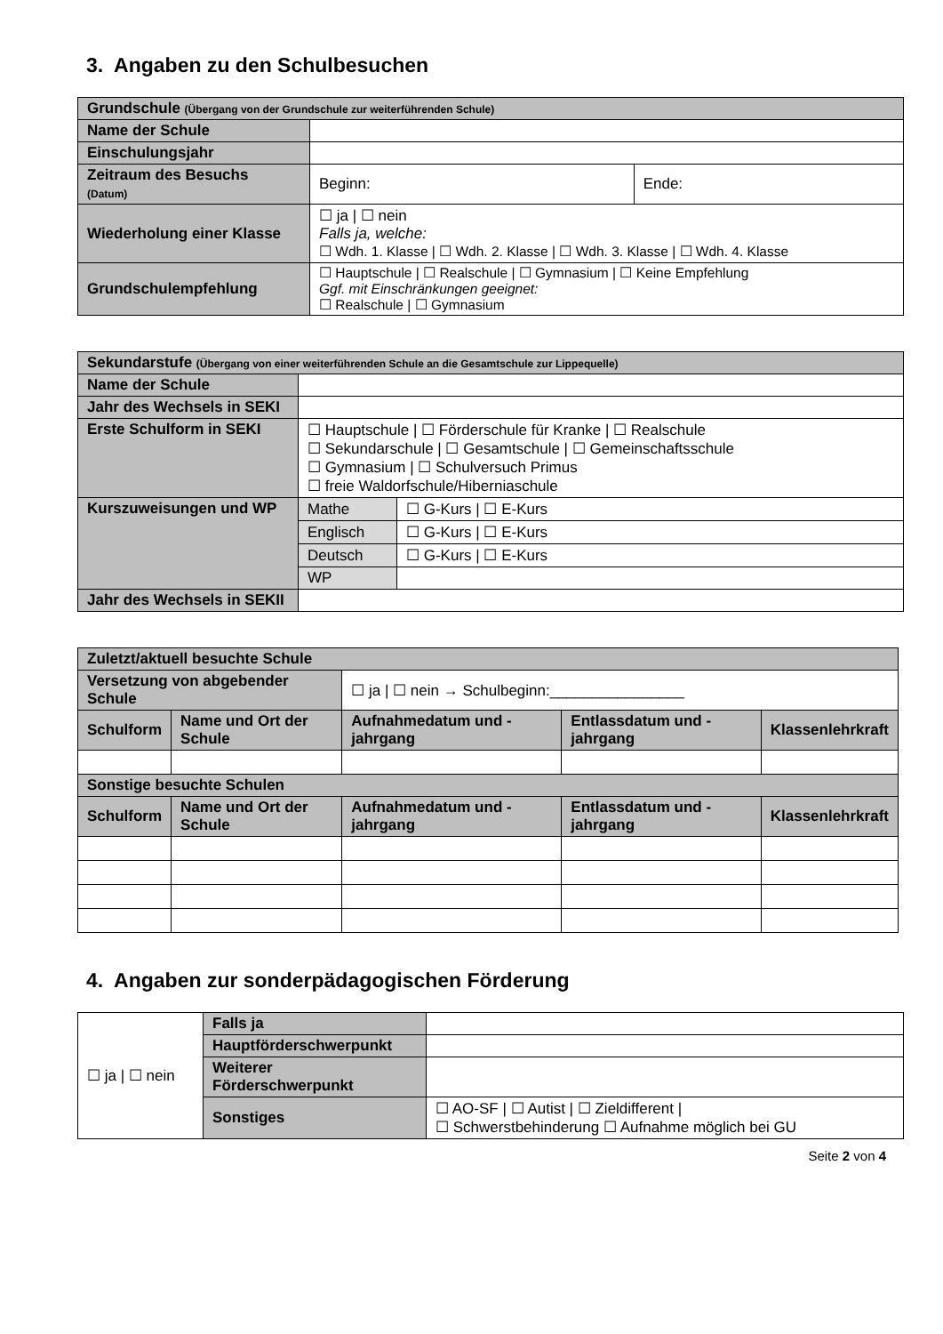3. Angaben zu den Schulbesuchen
| Grundschule (Übergang von der Grundschule zur weiterführenden Schule) | | |
| Name der Schule | | |
| Einschulungsjahr | | |
| Zeitraum des Besuchs (Datum) | Beginn: | Ende: |
| Wiederholung einer Klasse | ☐ ja / ☐ nein Falls ja, welche: ☐ Wdh. 1. Klasse / ☐ Wdh. 2. Klasse / ☐ Wdh. 3. Klasse / ☐ Wdh. 4. Klasse | |
| Grundschulempfehlung | ☐ Hauptschule / ☐ Realschule / ☐ Gymnasium / ☐ Keine Empfehlung Ggf. mit Einschränkungen geeignet: ☐ Realschule / ☐ Gymnasium | |
| Sekundarstufe (Übergang von einer weiterführenden Schule an die Gesamtschule zur Lippequelle) | | |
| Name der Schule | | |
| Jahr des Wechsels in SEKI | | |
| Erste Schulform in SEKI | ☐ Hauptschule / ☐ Förderschule für Kranke / ☐ Realschule ☐ Sekundarschule / ☐ Gesamtschule / ☐ Gemeinschaftsschule ☐ Gymnasium / ☐ Schulversuch Primus ☐ freie Waldorfschule/Hiberniaschule | |
| Kurszuweisungen und WP | Mathe | ☐ G-Kurs / ☐ E-Kurs |
| | Englisch | ☐ G-Kurs / ☐ E-Kurs |
| | Deutsch | ☐ G-Kurs / ☐ E-Kurs |
| | WP | |
| Jahr des Wechsels in SEKII | | |
| Zuletzt/aktuell besuchte Schule | | | | |
| Versetzung von abgebender Schule | | ☐ ja / ☐ nein → Schulbeginn:________________ | | |
| Schulform | Name und Ort der Schule | Aufnahmedatum und -jahrgang | Entlassdatum und -jahrgang | Klassenlehrkraft |
| Sonstige besuchte Schulen | | | | |
| Schulform | Name und Ort der Schule | Aufnahmedatum und -jahrgang | Entlassdatum und -jahrgang | Klassenlehrkraft |
4. Angaben zur sonderpädagogischen Förderung
| ☐ ja / ☐ nein | Falls ja | |
| | Hauptförderschwerpunkt | |
| | Weiterer Förderschwerpunkt | |
| | Sonstiges | ☐ AO-SF / ☐ Autist / ☐ Zieldifferent / ☐ Schwerstbehinderung ☐ Aufnahme möglich bei GU |
Seite 2 von 4